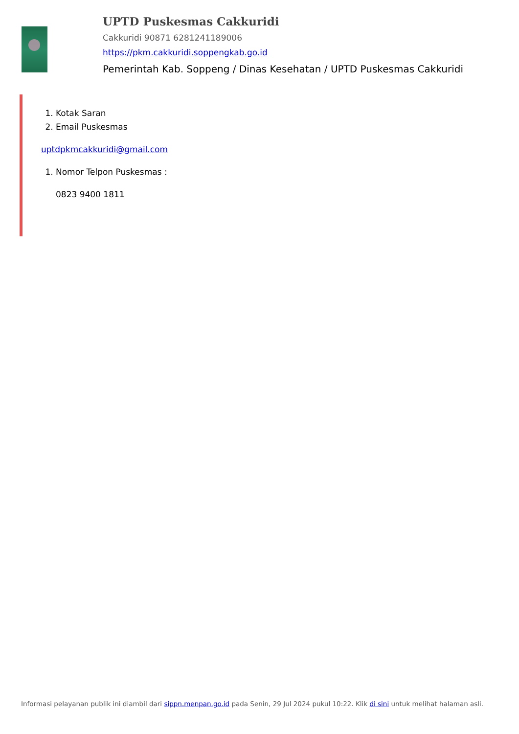UPTD Puskesmas Cakkuridi
Cakkuridi 90871 6281241189006
https://pkm.cakkuridi.soppengkab.go.id
Pemerintah Kab. Soppeng / Dinas Kesehatan / UPTD Puskesmas Cakkuridi
1. Kotak Saran
2. Email Puskesmas
uptdpkmcakkuridi@gmail.com
1. Nomor Telpon Puskesmas :
0823 9400 1811
Informasi pelayanan publik ini diambil dari sippn.menpan.go.id pada Senin, 29 Jul 2024 pukul 10:22. Klik di sini untuk melihat halaman asli.